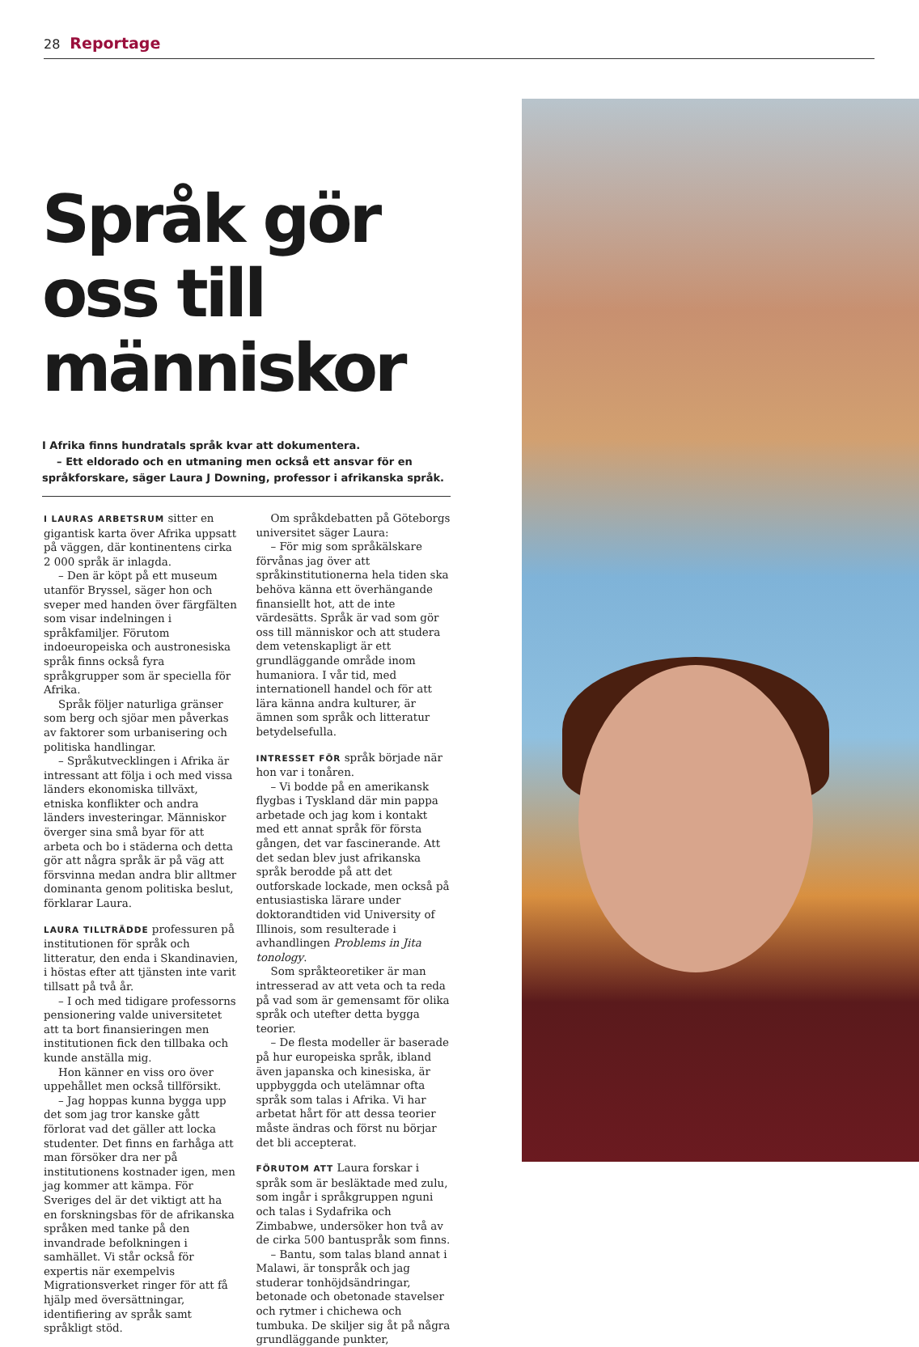28 Reportage
Språk gör oss till människor
I Afrika finns hundratals språk kvar att dokumentera.
– Ett eldorado och en utmaning men också ett ansvar för en språkforskare, säger Laura J Downing, professor i afrikanska språk.
I LAURAS ARBETSRUM sitter en gigantisk karta över Afrika uppsatt på väggen, där kontinentens cirka 2 000 språk är inlagda.
– Den är köpt på ett museum utanför Bryssel, säger hon och sveper med handen över färgfälten som visar indelningen i språkfamiljer. Förutom indoeuropeiska och austronesiska språk finns också fyra språkgrupper som är speciella för Afrika.
Språk följer naturliga gränser som berg och sjöar men påverkas av faktorer som urbanisering och politiska handlingar.
– Språkutvecklingen i Afrika är intressant att följa i och med vissa länders ekonomiska tillväxt, etniska konflikter och andra länders investeringar. Människor överger sina små byar för att arbeta och bo i städerna och detta gör att några språk är på väg att försvinna medan andra blir alltmer dominanta genom politiska beslut, förklarar Laura.
LAURA TILLTRÄDDE professuren på institutionen för språk och litteratur, den enda i Skandinavien, i höstas efter att tjänsten inte varit tillsatt på två år.
– I och med tidigare professorns pensionering valde universitetet att ta bort finansieringen men institutionen fick den tillbaka och kunde anställa mig.
Hon känner en viss oro över uppehållet men också tillförsikt.
– Jag hoppas kunna bygga upp det som jag tror kanske gått förlorat vad det gäller att locka studenter. Det finns en farhåga att man försöker dra ner på institutionens kostnader igen, men jag kommer att kämpa. För Sveriges del är det viktigt att ha en forskningsbas för de afrikanska språken med tanke på den invandrade befolkningen i samhället. Vi står också för expertis när exempelvis Migrationsverket ringer för att få hjälp med översättningar, identifiering av språk samt språkligt stöd.
Om språkdebatten på Göteborgs universitet säger Laura:
– För mig som språkälskare förvånas jag över att språkinstitutionerna hela tiden ska behöva känna ett överhängande finansiellt hot, att de inte värdesätts. Språk är vad som gör oss till människor och att studera dem vetenskapligt är ett grundläggande område inom humaniora. I vår tid, med internationell handel och för att lära känna andra kulturer, är ämnen som språk och litteratur betydelsefulla.
INTRESSET FÖR språk började när hon var i tonåren.
– Vi bodde på en amerikansk flygbas i Tyskland där min pappa arbetade och jag kom i kontakt med ett annat språk för första gången, det var fascinerande. Att det sedan blev just afrikanska språk berodde på att det outforskade lockade, men också på entusiastiska lärare under doktorandtiden vid University of Illinois, som resulterade i avhandlingen Problems in Jita tonology.
Som språkteoretiker är man intresserad av att veta och ta reda på vad som är gemensamt för olika språk och utefter detta bygga teorier.
– De flesta modeller är baserade på hur europeiska språk, ibland även japanska och kinesiska, är uppbyggda och utelämnar ofta språk som talas i Afrika. Vi har arbetat hårt för att dessa teorier måste ändras och först nu börjar det bli accepterat.
FÖRUTOM ATT Laura forskar i språk som är besläktade med zulu, som ingår i språkgruppen nguni och talas i Sydafrika och Zimbabwe, undersöker hon två av de cirka 500 bantuspråk som finns.
– Bantu, som talas bland annat i Malawi, är tonspråk och jag studerar tonhöjdsändringar, betonade och obetonade stavelser och rytmer i chichewa och tumbuka. De skiljer sig åt på några grundläggande punkter,